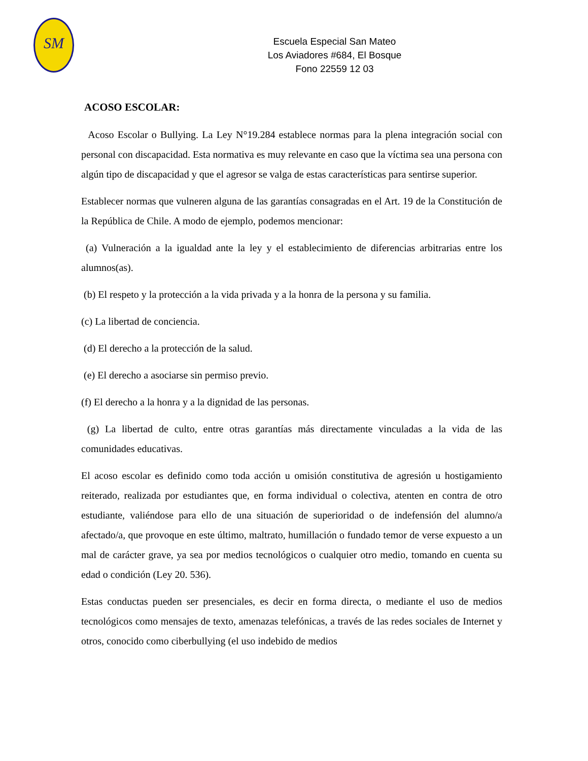SM
Escuela Especial San Mateo
Los Aviadores #684, El Bosque
Fono 22559 12 03
ACOSO ESCOLAR:
Acoso Escolar o Bullying. La Ley N°19.284 establece normas para la plena integración social con personal con discapacidad. Esta normativa es muy relevante en caso que la víctima sea una persona con algún tipo de discapacidad y que el agresor se valga de estas características para sentirse superior.
Establecer normas que vulneren alguna de las garantías consagradas en el Art. 19 de la Constitución de la República de Chile. A modo de ejemplo, podemos mencionar:
(a) Vulneración a la igualdad ante la ley y el establecimiento de diferencias arbitrarias entre los alumnos(as).
(b) El respeto y la protección a la vida privada y a la honra de la persona y su familia.
(c) La libertad de conciencia.
(d) El derecho a la protección de la salud.
(e) El derecho a asociarse sin permiso previo.
(f) El derecho a la honra y a la dignidad de las personas.
(g) La libertad de culto, entre otras garantías más directamente vinculadas a la vida de las comunidades educativas.
El acoso escolar es definido como toda acción u omisión constitutiva de agresión u hostigamiento reiterado, realizada por estudiantes que, en forma individual o colectiva, atenten en contra de otro estudiante, valiéndose para ello de una situación de superioridad o de indefensión del alumno/a afectado/a, que provoque en este último, maltrato, humillación o fundado temor de verse expuesto a un mal de carácter grave, ya sea por medios tecnológicos o cualquier otro medio, tomando en cuenta su edad o condición (Ley 20. 536).
Estas conductas pueden ser presenciales, es decir en forma directa, o mediante el uso de medios tecnológicos como mensajes de texto, amenazas telefónicas, a través de las redes sociales de Internet y otros, conocido como ciberbullying (el uso indebido de medios